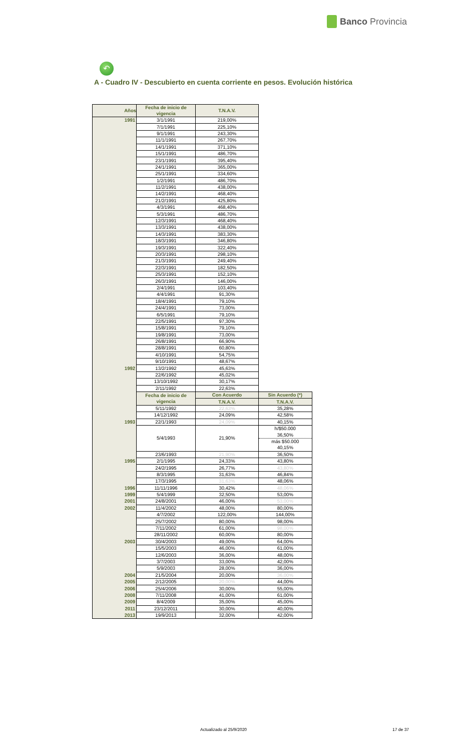Banco Provincia
↶
A - Cuadro IV - Descubierto en cuenta corriente en pesos. Evolución histórica
| Años | Fecha de inicio de vigencia | T.N.A.V. | |
| 1991 | 3/1/1991 | 219,00% | |
| | 7/1/1991 | 225,10% | |
| | 9/1/1991 | 243,30% | |
| | 11/1/1991 | 267,70% | |
| | 14/1/1991 | 371,10% | |
| | 15/1/1991 | 486,70% | |
| | 23/1/1991 | 395,40% | |
| | 24/1/1991 | 365,00% | |
| | 25/1/1991 | 334,60% | |
| | 1/2/1991 | 486,70% | |
| | 11/2/1991 | 438,00% | |
| | 14/2/1991 | 468,40% | |
| | 21/2/1991 | 425,80% | |
| | 4/3/1991 | 468,40% | |
| | 5/3/1991 | 486,70% | |
| | 12/3/1991 | 468,40% | |
| | 13/3/1991 | 438,00% | |
| | 14/3/1991 | 383,30% | |
| | 18/3/1991 | 346,80% | |
| | 19/3/1991 | 322,40% | |
| | 20/3/1991 | 298,10% | |
| | 21/3/1991 | 249,40% | |
| | 22/3/1991 | 182,50% | |
| | 25/3/1991 | 152,10% | |
| | 26/3/1991 | 146,00% | |
| | 2/4/1991 | 103,40% | |
| | 4/4/1991 | 91,30% | |
| | 18/4/1991 | 79,10% | |
| | 24/4/1991 | 73,00% | |
| | 6/5/1991 | 79,10% | |
| | 22/5/1991 | 97,30% | |
| | 15/8/1991 | 79,10% | |
| | 19/8/1991 | 73,00% | |
| | 26/8/1991 | 66,90% | |
| | 28/8/1991 | 60,80% | |
| | 4/10/1991 | 54,75% | |
| | 9/10/1991 | 48,67% | |
| 1992 | 13/2/1992 | 45,63% | |
| | 22/6/1992 | 45,02% | |
| | 13/10/1992 | 30,17% | |
| | 2/11/1992 | 22,63% | |
| | Fecha de inicio de vigencia | Con Acuerdo | Sin Acuerdo (*) |
| | | T.N.A.V. | T.N.A.V. |
| | 5/11/1992 | 22,63% | 35,28% |
| | 14/12/1992 | 24,09% | 42,58% |
| 1993 | 22/1/1993 | 24,09% | 40,15% |
| | 5/4/1993 | 21,90% | h/$50.000 |
| | | | 36,50% |
| | | | más $50.000 |
| | | | 40,15% |
| | 23/6/1993 | 21,90% | 36,50% |
| 1995 | 2/1/1995 | 24,33% | 43,80% |
| | 24/2/1995 | 26,77% | 43,80% |
| | 8/3/1995 | 31,63% | 46,84% |
| | 17/3/1995 | 31,63% | 48,06% |
| 1996 | 11/11/1996 | 30,42% | 48,06% |
| 1999 | 5/4/1999 | 32,50% | 53,00% |
| 2001 | 24/8/2001 | 46,00% | 53,00% |
| 2002 | 11/4/2002 | 48,00% | 80,00% |
| | 4/7/2002 | 122,00% | 144,00% |
| | 25/7/2002 | 80,00% | 98,00% |
| | 7/11/2002 | 61,00% | 98,00% |
| | 28/11/2002 | 60,00% | 80,00% |
| 2003 | 30/4/2003 | 49,00% | 64,00% |
| | 15/5/2003 | 46,00% | 61,00% |
| | 12/6/2003 | 36,00% | 48,00% |
| | 3/7/2003 | 33,00% | 42,00% |
| | 5/9/2003 | 28,00% | 36,00% |
| 2004 | 21/5/2004 | 20,00% | 36,00% |
| 2005 | 2/12/2005 | 20,00% | 44,00% |
| 2006 | 25/4/2006 | 30,00% | 55,00% |
| 2008 | 7/11/2008 | 41,00% | 61,00% |
| 2009 | 8/4/2009 | 35,00% | 45,00% |
| 2011 | 23/12/2011 | 30,00% | 40,00% |
| 2013 | 19/9/2013 | 32,00% | 42,00% |
Actualizado al 25/9/2020 17 de 37